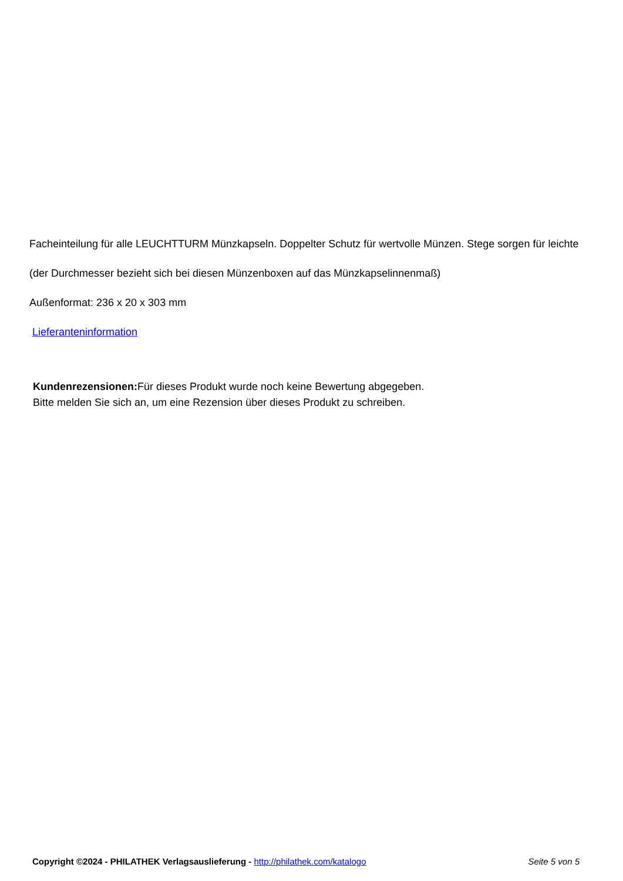Facheinteilung für alle LEUCHTTURM Münzkapseln. Doppelter Schutz für wertvolle Münzen. Stege sorgen für leichte
(der Durchmesser bezieht sich bei diesen Münzenboxen auf das Münzkapselinnenmaß)
Außenformat: 236 x 20 x 303 mm
Lieferanteninformation
Kundenrezensionen: Für dieses Produkt wurde noch keine Bewertung abgegeben.
Bitte melden Sie sich an, um eine Rezension über dieses Produkt zu schreiben.
Copyright ©2024 - PHILATHEK Verlagsauslieferung - http://philathek.com/katalogo Seite 5 von 5